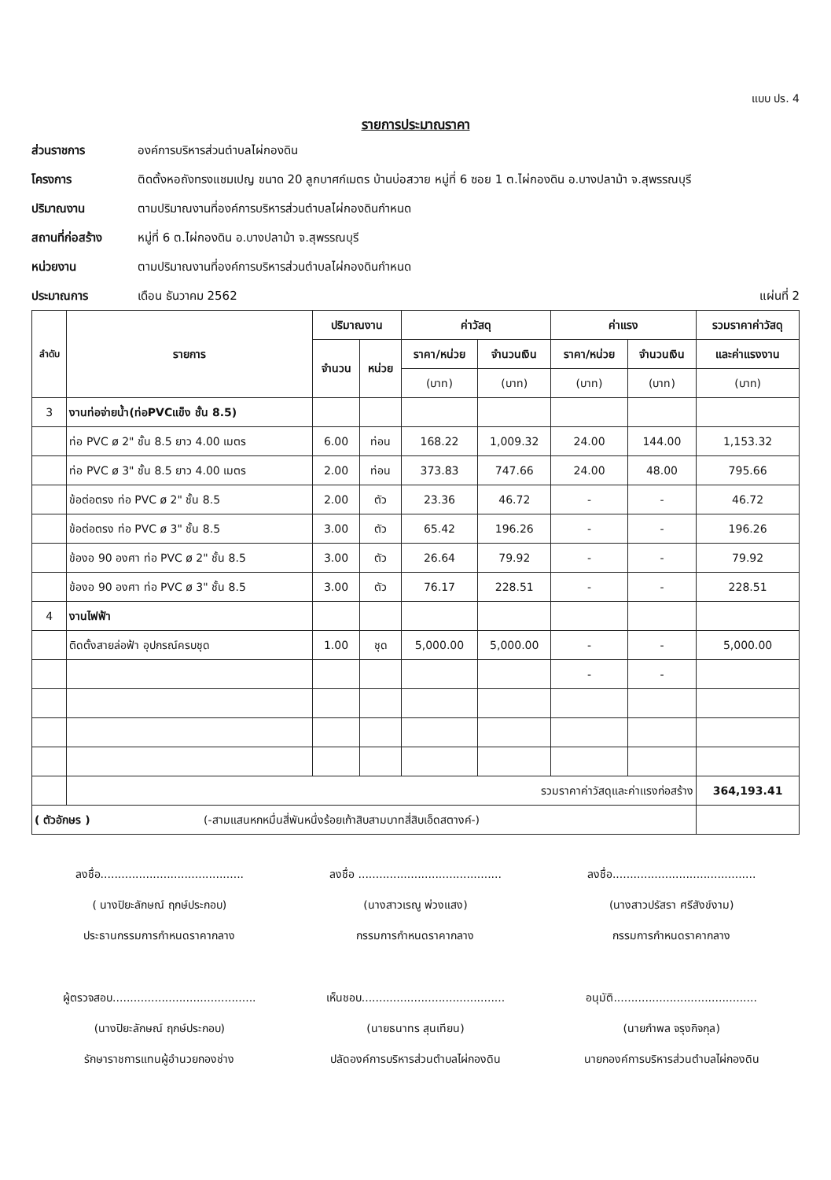แบบ ปร. 4
รายการประมาณราคา
ส่วนราชการ
องค์การบริหารส่วนตำบลไผ่กองดิน
โครงการ
ติดตั้งหอถังทรงแชมเปญ ขนาด 20 ลูกบาศก์เมตร บ้านบ่อสวาย หมู่ที่ 6 ซอย 1 ต.ไผ่กองดิน อ.บางปลาม้า จ.สุพรรณบุรี
ปริมาณงาน
ตามปริมาณงานที่องค์การบริหารส่วนตำบลไผ่กองดินกำหนด
สถานที่ก่อสร้าง
หมู่ที่ 6 ต.ไผ่กองดิน อ.บางปลาม้า จ.สุพรรณบุรี
หน่วยงาน
ตามปริมาณงานที่องค์การบริหารส่วนตำบลไผ่กองดินกำหนด
ประมาณการ
เดือน ธันวาคม 2562 แผ่นที่ 2
| ลำดับ | รายการ | ปริมาณงาน | | ค่าวัสดุ | | ค่าแรง | | รวมราคาค่าวัสดุ |
| --- | --- | --- | --- | --- | --- | --- | --- | --- |
| | | จำนวน | หน่วย | ราคา/หน่วย | จำนวนเงิน | ราคา/หน่วย | จำนวนเงิน | และค่าแรงงาน |
| | | | | (บาท) | (บาท) | (บาท) | (บาท) | (บาท) |
| 3 | งานท่อจ่ายน้ำ(ท่อPVCแข็ง ชั้น 8.5) | | | | | | | |
| | ท่อ PVC ø 2" ชั้น 8.5 ยาว 4.00 เมตร | 6.00 | ท่อน | 168.22 | 1,009.32 | 24.00 | 144.00 | 1,153.32 |
| | ท่อ PVC ø 3" ชั้น 8.5 ยาว 4.00 เมตร | 2.00 | ท่อน | 373.83 | 747.66 | 24.00 | 48.00 | 795.66 |
| | ข้อต่อตรง ท่อ PVC ø 2" ชั้น 8.5 | 2.00 | ตัว | 23.36 | 46.72 | - | - | 46.72 |
| | ข้อต่อตรง ท่อ PVC ø 3" ชั้น 8.5 | 3.00 | ตัว | 65.42 | 196.26 | - | - | 196.26 |
| | ข้องอ 90 องศา ท่อ PVC ø 2" ชั้น 8.5 | 3.00 | ตัว | 26.64 | 79.92 | - | - | 79.92 |
| | ข้องอ 90 องศา ท่อ PVC ø 3" ชั้น 8.5 | 3.00 | ตัว | 76.17 | 228.51 | - | - | 228.51 |
| 4 | งานไฟฟ้า | | | | | | | |
| | ติดตั้งสายล่อฟ้า อุปกรณ์ครบชุด | 1.00 | ชุด | 5,000.00 | 5,000.00 | - | - | 5,000.00 |
| | | | | | | - | - | |
| | รวมราคาค่าวัสดุและค่าแรงก่อสร้าง | | | | | | | 364,193.41 |
| ( ตัวอักษร ) (-สามแสนหกหมื่นสี่พันหนึ่งร้อยเก้าสิบสามบาทสี่สิบเอ็ดสตางค์-) | | | | | | | | |
ลงชื่อ.........................................
ลงชื่อ .........................................
ลงชื่อ.........................................
( นางปิยะลักษณ์ ฤกษ์ประกอบ)
(นางสาวเรณู พ่วงแสง)
(นางสาวปรัสรา ศรีสังข์งาม)
ประธานกรรมการกำหนดราคากลาง
กรรมการกำหนดราคากลาง
กรรมการกำหนดราคากลาง
ผู้ตรวจสอบ.........................................
เห็นชอบ.........................................
อนุมัติ.........................................
(นางปิยะลักษณ์ ฤกษ์ประกอบ)
(นายธนาทร สุนเทียน)
(นายกำพล จรุงกิจกุล)
รักษาราชการแทนผู้อำนวยกองช่าง
ปลัดองค์การบริหารส่วนตำบลไผ่กองดิน
นายกองค์การบริหารส่วนตำบลไผ่กองดิน